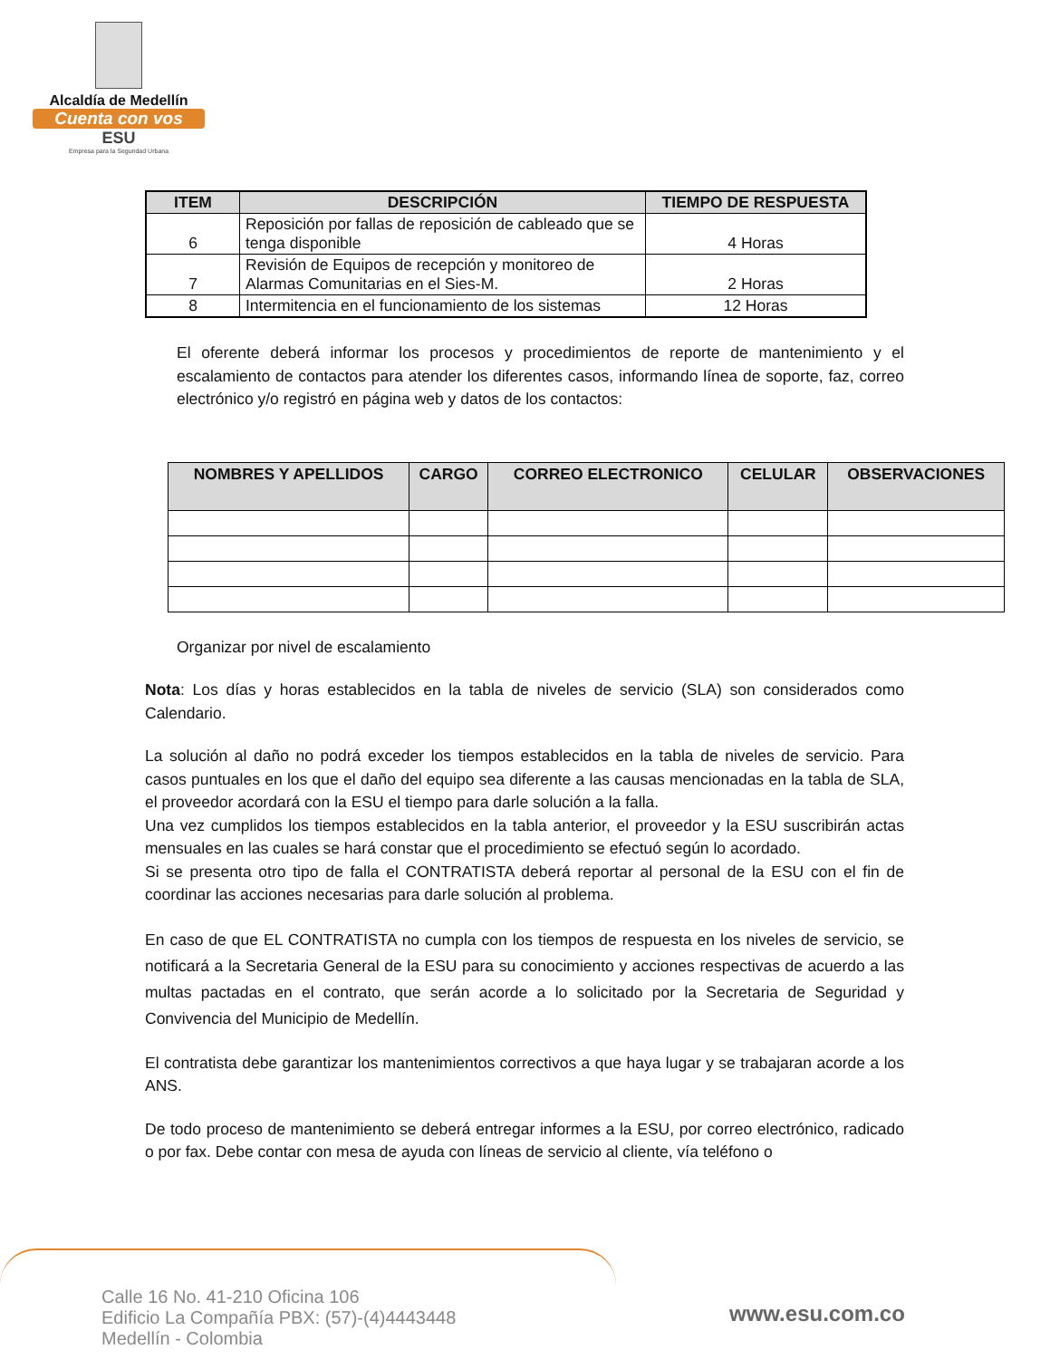Alcaldía de Medellín
Cuenta con vos
ESU
Empresa para la Seguridad Urbana
| ITEM | DESCRIPCIÓN | TIEMPO DE RESPUESTA |
| --- | --- | --- |
| 6 | Reposición por fallas de reposición de cableado que se tenga disponible | 4 Horas |
| 7 | Revisión de Equipos de recepción y monitoreo de Alarmas Comunitarias en el Sies-M. | 2 Horas |
| 8 | Intermitencia en el funcionamiento de los sistemas | 12 Horas |
El oferente deberá informar los procesos y procedimientos de reporte de mantenimiento y el escalamiento de contactos para atender los diferentes casos, informando línea de soporte, faz, correo electrónico y/o registró en página web y datos de los contactos:
| NOMBRES Y APELLIDOS | CARGO | CORREO ELECTRONICO | CELULAR | OBSERVACIONES |
| --- | --- | --- | --- | --- |
Organizar por nivel de escalamiento
Nota: Los días y horas establecidos en la tabla de niveles de servicio (SLA) son considerados como Calendario.
La solución al daño no podrá exceder los tiempos establecidos en la tabla de niveles de servicio. Para casos puntuales en los que el daño del equipo sea diferente a las causas mencionadas en la tabla de SLA, el proveedor acordará con la ESU el tiempo para darle solución a la falla.
Una vez cumplidos los tiempos establecidos en la tabla anterior, el proveedor y la ESU suscribirán actas mensuales en las cuales se hará constar que el procedimiento se efectuó según lo acordado.
Si se presenta otro tipo de falla el CONTRATISTA deberá reportar al personal de la ESU con el fin de coordinar las acciones necesarias para darle solución al problema.
En caso de que EL CONTRATISTA no cumpla con los tiempos de respuesta en los niveles de servicio, se notificará a la Secretaria General de la ESU para su conocimiento y acciones respectivas de acuerdo a las multas pactadas en el contrato, que serán acorde a lo solicitado por la Secretaria de Seguridad y Convivencia del Municipio de Medellín.
El contratista debe garantizar los mantenimientos correctivos a que haya lugar y se trabajaran acorde a los ANS.
De todo proceso de mantenimiento se deberá entregar informes a la ESU, por correo electrónico, radicado o por fax. Debe contar con mesa de ayuda con líneas de servicio al cliente, vía teléfono o
Calle 16 No. 41-210 Oficina 106
Edificio La Compañía PBX: (57)-(4)4443448
Medellín - Colombia
www.esu.com.co